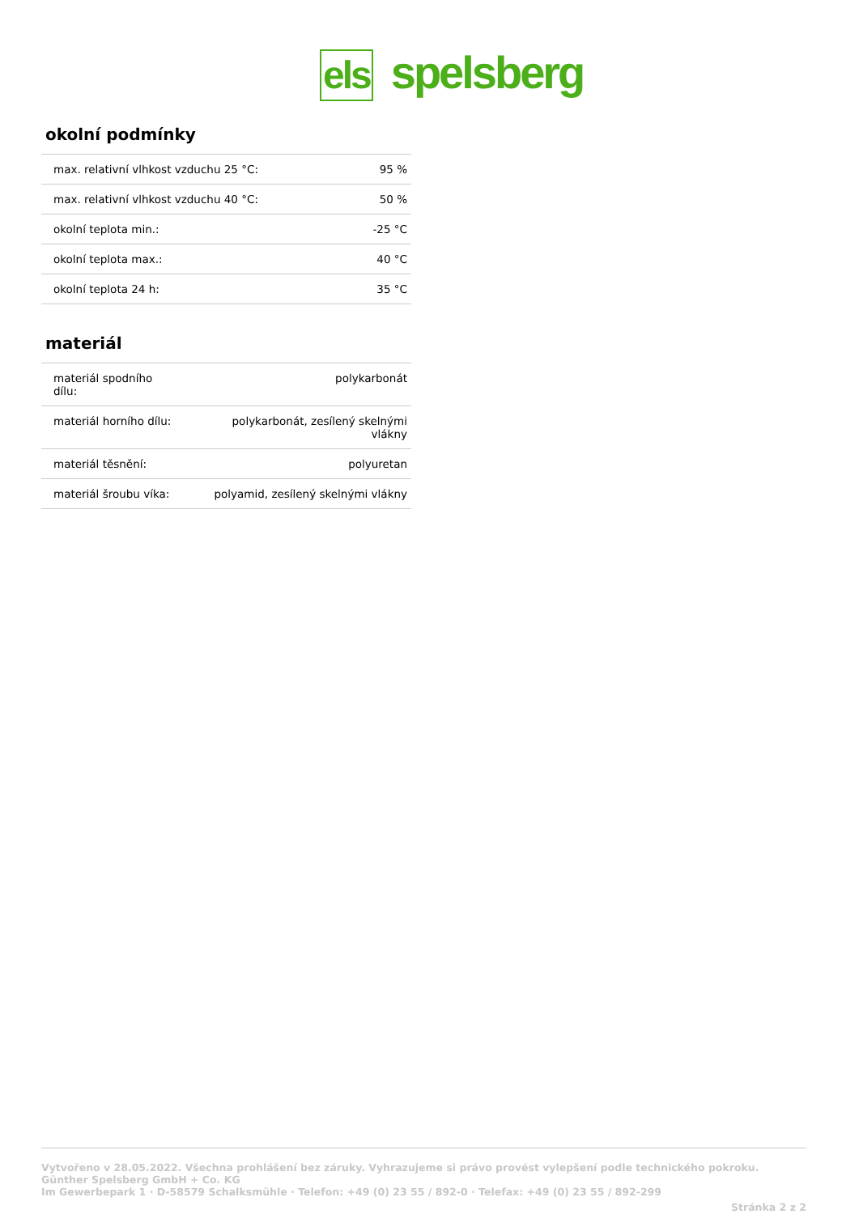els spelsberg
okolní podmínky
| max. relativní vlhkost vzduchu 25 °C: | 95 % |
| max. relativní vlhkost vzduchu 40 °C: | 50 % |
| okolní teplota min.: | -25 °C |
| okolní teplota max.: | 40 °C |
| okolní teplota 24 h: | 35 °C |
materiál
| materiál spodního dílu: | polykarbonát |
| materiál horního dílu: | polykarbonát, zesílený skelnými vlákny |
| materiál těsnění: | polyuretan |
| materiál šroubu víka: | polyamid, zesílený skelnými vlákny |
Vytvořeno v 28.05.2022. Všechna prohlášení bez záruky. Vyhrazujeme si právo provést vylepšení podle technického pokroku.
Günther Spelsberg GmbH + Co. KG
Im Gewerbepark 1 · D-58579 Schalksmühle · Telefon: +49 (0) 23 55 / 892-0 · Telefax: +49 (0) 23 55 / 892-299
Stránka 2 z 2